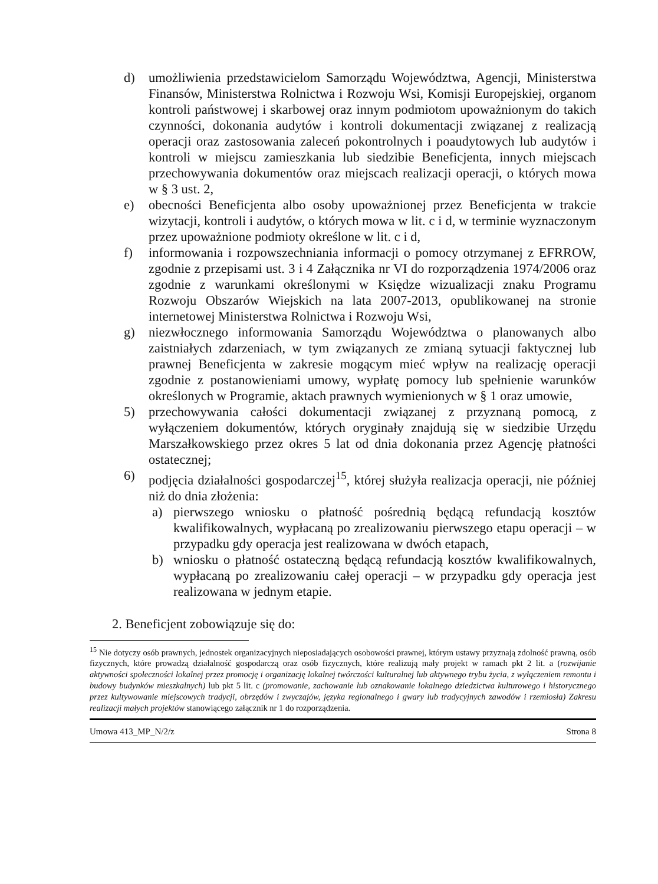d) umożliwienia przedstawicielom Samorządu Województwa, Agencji, Ministerstwa Finansów, Ministerstwa Rolnictwa i Rozwoju Wsi, Komisji Europejskiej, organom kontroli państwowej i skarbowej oraz innym podmiotom upoważnionym do takich czynności, dokonania audytów i kontroli dokumentacji związanej z realizacją operacji oraz zastosowania zaleceń pokontrolnych i poaudytowych lub audytów i kontroli w miejscu zamieszkania lub siedzibie Beneficjenta, innych miejscach przechowywania dokumentów oraz miejscach realizacji operacji, o których mowa w § 3 ust. 2,
e) obecności Beneficjenta albo osoby upoważnionej przez Beneficjenta w trakcie wizytacji, kontroli i audytów, o których mowa w lit. c i d, w terminie wyznaczonym przez upoważnione podmioty określone w lit. c i d,
f) informowania i rozpowszechniania informacji o pomocy otrzymanej z EFRROW, zgodnie z przepisami ust. 3 i 4 Załącznika nr VI do rozporządzenia 1974/2006 oraz zgodnie z warunkami określonymi w Księdze wizualizacji znaku Programu Rozwoju Obszarów Wiejskich na lata 2007-2013, opublikowanej na stronie internetowej Ministerstwa Rolnictwa i Rozwoju Wsi,
g) niezwłocznego informowania Samorządu Województwa o planowanych albo zaistniałych zdarzeniach, w tym związanych ze zmianą sytuacji faktycznej lub prawnej Beneficjenta w zakresie mogącym mieć wpływ na realizację operacji zgodnie z postanowieniami umowy, wypłatę pomocy lub spełnienie warunków określonych w Programie, aktach prawnych wymienionych w § 1 oraz umowie,
5) przechowywania całości dokumentacji związanej z przyznaną pomocą, z wyłączeniem dokumentów, których oryginały znajdują się w siedzibie Urzędu Marszałkowskiego przez okres 5 lat od dnia dokonania przez Agencję płatności ostatecznej;
6) podjęcia działalności gospodarczej<sup>15</sup>, której służyła realizacja operacji, nie później niż do dnia złożenia:
a) pierwszego wniosku o płatność pośrednią będącą refundacją kosztów kwalifikowalnych, wypłacaną po zrealizowaniu pierwszego etapu operacji – w przypadku gdy operacja jest realizowana w dwóch etapach,
b) wniosku o płatność ostateczną będącą refundacją kosztów kwalifikowalnych, wypłacaną po zrealizowaniu całej operacji – w przypadku gdy operacja jest realizowana w jednym etapie.
2. Beneficjent zobowiązuje się do:
<sup>15</sup> Nie dotyczy osób prawnych, jednostek organizacyjnych nieposiadających osobowości prawnej, którym ustawy przyznają zdolność prawną, osób fizycznych, które prowadzą działalność gospodarczą oraz osób fizycznych, które realizują mały projekt w ramach pkt 2 lit. a (rozwijanie aktywności społeczności lokalnej przez promocję i organizację lokalnej twórczości kulturalnej lub aktywnego trybu życia, z wyłączeniem remontu i budowy budynków mieszkalnych) lub pkt 5 lit. c (promowanie, zachowanie lub oznakowanie lokalnego dziedzictwa kulturowego i historycznego przez kultywowanie miejscowych tradycji, obrzędów i zwyczajów, języka regionalnego i gwary lub tradycyjnych zawodów i rzemiosła) Zakresu realizacji małych projektów stanowiącego załącznik nr 1 do rozporządzenia.
Umowa 413_MP_N/2/z Strona 8